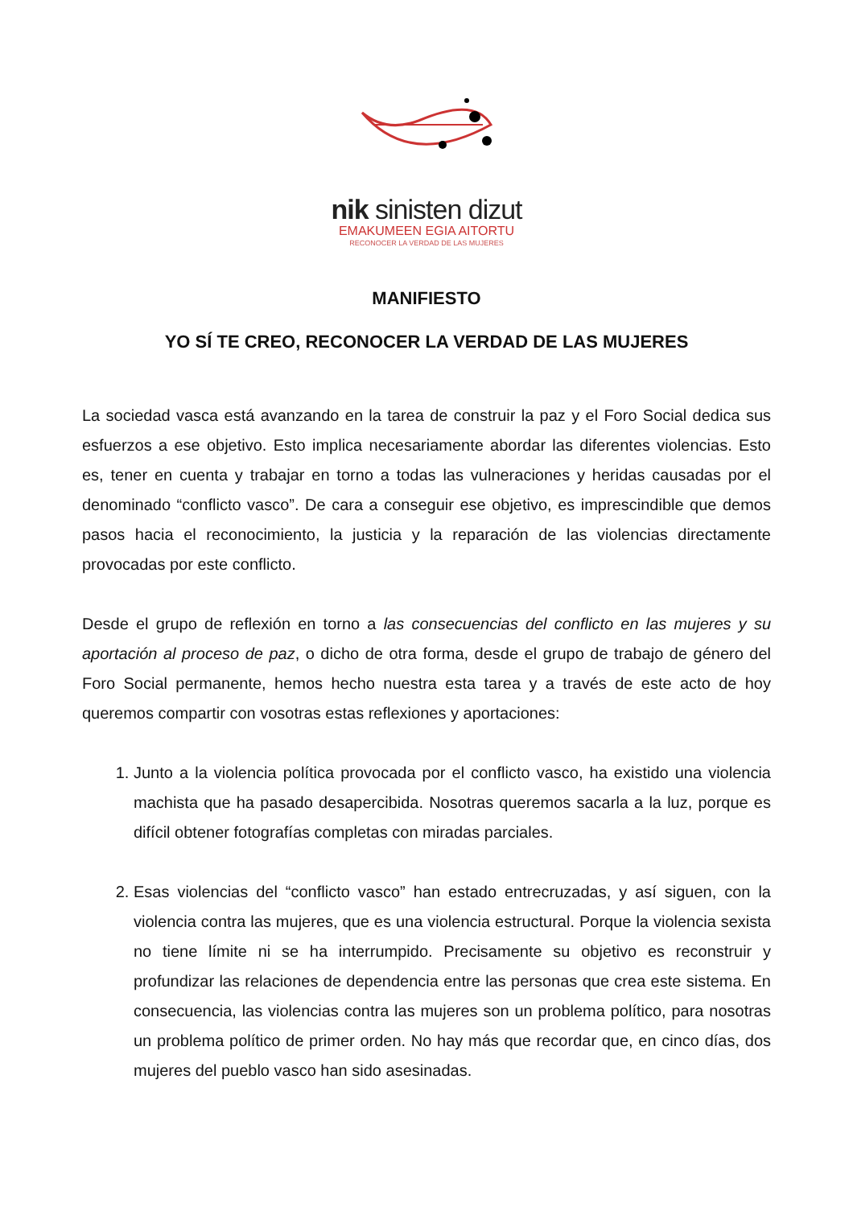nik sinisten dizut
EMAKUMEEN EGIA AITORTU
RECONOCER LA VERDAD DE LAS MUJERES
MANIFIESTO
YO SÍ TE CREO, RECONOCER LA VERDAD DE LAS MUJERES
La sociedad vasca está avanzando en la tarea de construir la paz y el Foro Social dedica sus esfuerzos a ese objetivo. Esto implica necesariamente abordar las diferentes violencias. Esto es, tener en cuenta y trabajar en torno a todas las vulneraciones y heridas causadas por el denominado “conflicto vasco”. De cara a conseguir ese objetivo, es imprescindible que demos pasos hacia el reconocimiento, la justicia y la reparación de las violencias directamente provocadas por este conflicto.
Desde el grupo de reflexión en torno a las consecuencias del conflicto en las mujeres y su aportación al proceso de paz, o dicho de otra forma, desde el grupo de trabajo de género del Foro Social permanente, hemos hecho nuestra esta tarea y a través de este acto de hoy queremos compartir con vosotras estas reflexiones y aportaciones:
1. Junto a la violencia política provocada por el conflicto vasco, ha existido una violencia machista que ha pasado desapercibida. Nosotras queremos sacarla a la luz, porque es difícil obtener fotografías completas con miradas parciales.
2. Esas violencias del “conflicto vasco” han estado entrecruzadas, y así siguen, con la violencia contra las mujeres, que es una violencia estructural. Porque la violencia sexista no tiene límite ni se ha interrumpido. Precisamente su objetivo es reconstruir y profundizar las relaciones de dependencia entre las personas que crea este sistema. En consecuencia, las violencias contra las mujeres son un problema político, para nosotras un problema político de primer orden. No hay más que recordar que, en cinco días, dos mujeres del pueblo vasco han sido asesinadas.